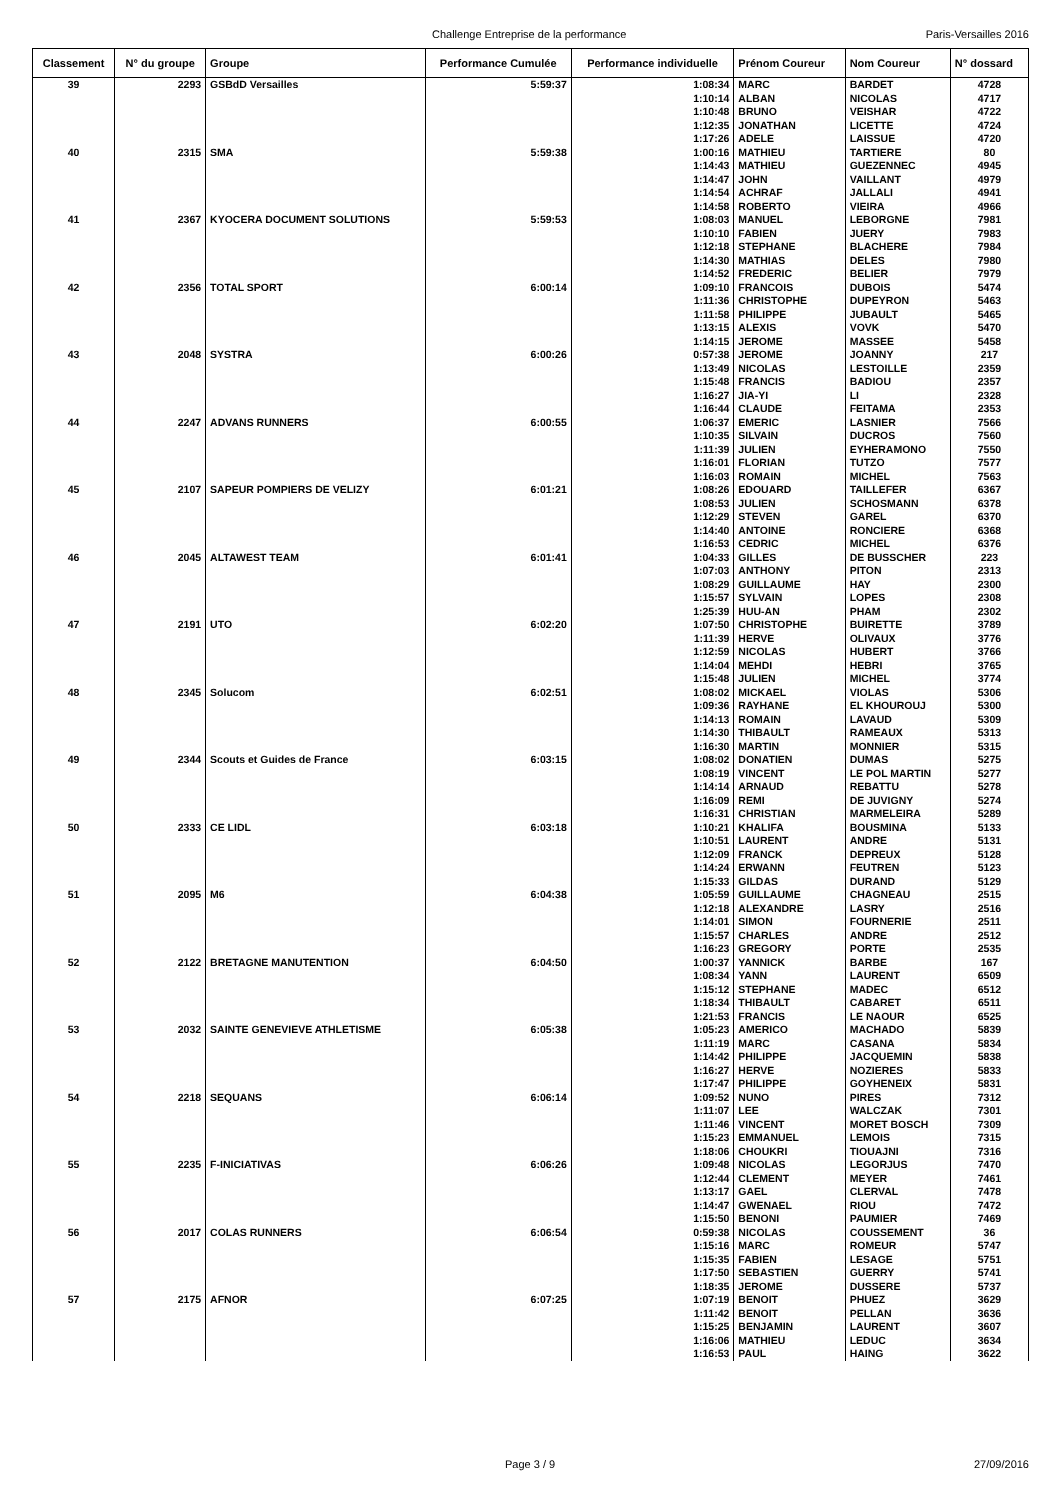Challenge Entreprise de la performance Paris-Versailles 2016
| Classement | N° du groupe | Groupe | Performance Cumulée | Performance individuelle | Prénom Coureur | Nom Coureur | N° dossard |
| --- | --- | --- | --- | --- | --- | --- | --- |
| 39 | 2293 | GSBdD Versailles | 5:59:37 | 1:08:34 | MARC | BARDET | 4728 |
| | | | | 1:10:14 | ALBAN | NICOLAS | 4717 |
| | | | | 1:10:48 | BRUNO | VEISHAR | 4722 |
| | | | | 1:12:35 | JONATHAN | LICETTE | 4724 |
| | | | | 1:17:26 | ADELE | LAISSUE | 4720 |
| 40 | 2315 | SMA | 5:59:38 | 1:00:16 | MATHIEU | TARTIERE | 80 |
| | | | | 1:14:43 | MATHIEU | GUEZENNEC | 4945 |
| | | | | 1:14:47 | JOHN | VAILLANT | 4979 |
| | | | | 1:14:54 | ACHRAF | JALLALI | 4941 |
| | | | | 1:14:58 | ROBERTO | VIEIRA | 4966 |
| 41 | 2367 | KYOCERA DOCUMENT SOLUTIONS | 5:59:53 | 1:08:03 | MANUEL | LEBORGNE | 7981 |
| | | | | 1:10:10 | FABIEN | JUERY | 7983 |
| | | | | 1:12:18 | STEPHANE | BLACHERE | 7984 |
| | | | | 1:14:30 | MATHIAS | DELES | 7980 |
| | | | | 1:14:52 | FREDERIC | BELIER | 7979 |
| 42 | 2356 | TOTAL SPORT | 6:00:14 | 1:09:10 | FRANCOIS | DUBOIS | 5474 |
| | | | | 1:11:36 | CHRISTOPHE | DUPEYRON | 5463 |
| | | | | 1:11:58 | PHILIPPE | JUBAULT | 5465 |
| | | | | 1:13:15 | ALEXIS | VOVK | 5470 |
| | | | | 1:14:15 | JEROME | MASSEE | 5458 |
| 43 | 2048 | SYSTRA | 6:00:26 | 0:57:38 | JEROME | JOANNY | 217 |
| | | | | 1:13:49 | NICOLAS | LESTOILLE | 2359 |
| | | | | 1:15:48 | FRANCIS | BADIOU | 2357 |
| | | | | 1:16:27 | JIA-YI | LI | 2328 |
| | | | | 1:16:44 | CLAUDE | FEITAMA | 2353 |
| 44 | 2247 | ADVANS RUNNERS | 6:00:55 | 1:06:37 | EMERIC | LASNIER | 7566 |
| | | | | 1:10:35 | SILVAIN | DUCROS | 7560 |
| | | | | 1:11:39 | JULIEN | EYHERAMONO | 7550 |
| | | | | 1:16:01 | FLORIAN | TUTZO | 7577 |
| | | | | 1:16:03 | ROMAIN | MICHEL | 7563 |
| 45 | 2107 | SAPEUR POMPIERS DE VELIZY | 6:01:21 | 1:08:26 | EDOUARD | TAILLEFER | 6367 |
| | | | | 1:08:53 | JULIEN | SCHOSMANN | 6378 |
| | | | | 1:12:29 | STEVEN | GAREL | 6370 |
| | | | | 1:14:40 | ANTOINE | RONCIERE | 6368 |
| | | | | 1:16:53 | CEDRIC | MICHEL | 6376 |
| 46 | 2045 | ALTAWEST TEAM | 6:01:41 | 1:04:33 | GILLES | DE BUSSCHER | 223 |
| | | | | 1:07:03 | ANTHONY | PITON | 2313 |
| | | | | 1:08:29 | GUILLAUME | HAY | 2300 |
| | | | | 1:15:57 | SYLVAIN | LOPES | 2308 |
| | | | | 1:25:39 | HUU-AN | PHAM | 2302 |
| 47 | 2191 | UTO | 6:02:20 | 1:07:50 | CHRISTOPHE | BUIRETTE | 3789 |
| | | | | 1:11:39 | HERVE | OLIVAUX | 3776 |
| | | | | 1:12:59 | NICOLAS | HUBERT | 3766 |
| | | | | 1:14:04 | MEHDI | HEBRI | 3765 |
| | | | | 1:15:48 | JULIEN | MICHEL | 3774 |
| 48 | 2345 | Solucom | 6:02:51 | 1:08:02 | MICKAEL | VIOLAS | 5306 |
| | | | | 1:09:36 | RAYHANE | EL KHOUROUJ | 5300 |
| | | | | 1:14:13 | ROMAIN | LAVAUD | 5309 |
| | | | | 1:14:30 | THIBAULT | RAMEAUX | 5313 |
| | | | | 1:16:30 | MARTIN | MONNIER | 5315 |
| 49 | 2344 | Scouts et Guides de France | 6:03:15 | 1:08:02 | DONATIEN | DUMAS | 5275 |
| | | | | 1:08:19 | VINCENT | LE POL MARTIN | 5277 |
| | | | | 1:14:14 | ARNAUD | REBATTU | 5278 |
| | | | | 1:16:09 | REMI | DE JUVIGNY | 5274 |
| | | | | 1:16:31 | CHRISTIAN | MARMELEIRA | 5289 |
| 50 | 2333 | CE LIDL | 6:03:18 | 1:10:21 | KHALIFA | BOUSMINA | 5133 |
| | | | | 1:10:51 | LAURENT | ANDRE | 5131 |
| | | | | 1:12:09 | FRANCK | DEPREUX | 5128 |
| | | | | 1:14:24 | ERWANN | FEUTREN | 5123 |
| | | | | 1:15:33 | GILDAS | DURAND | 5129 |
| 51 | 2095 | M6 | 6:04:38 | 1:05:59 | GUILLAUME | CHAGNEAU | 2515 |
| | | | | 1:12:18 | ALEXANDRE | LASRY | 2516 |
| | | | | 1:14:01 | SIMON | FOURNERIE | 2511 |
| | | | | 1:15:57 | CHARLES | ANDRE | 2512 |
| | | | | 1:16:23 | GREGORY | PORTE | 2535 |
| 52 | 2122 | BRETAGNE MANUTENTION | 6:04:50 | 1:00:37 | YANNICK | BARBE | 167 |
| | | | | 1:08:34 | YANN | LAURENT | 6509 |
| | | | | 1:15:12 | STEPHANE | MADEC | 6512 |
| | | | | 1:18:34 | THIBAULT | CABARET | 6511 |
| | | | | 1:21:53 | FRANCIS | LE NAOUR | 6525 |
| 53 | 2032 | SAINTE GENEVIEVE ATHLETISME | 6:05:38 | 1:05:23 | AMERICO | MACHADO | 5839 |
| | | | | 1:11:19 | MARC | CASANA | 5834 |
| | | | | 1:14:42 | PHILIPPE | JACQUEMIN | 5838 |
| | | | | 1:16:27 | HERVE | NOZIERES | 5833 |
| | | | | 1:17:47 | PHILIPPE | GOYHENEIX | 5831 |
| 54 | 2218 | SEQUANS | 6:06:14 | 1:09:52 | NUNO | PIRES | 7312 |
| | | | | 1:11:07 | LEE | WALCZAK | 7301 |
| | | | | 1:11:46 | VINCENT | MORET BOSCH | 7309 |
| | | | | 1:15:23 | EMMANUEL | LEMOIS | 7315 |
| | | | | 1:18:06 | CHOUKRI | TIOUAJNI | 7316 |
| 55 | 2235 | F-INICIATIVAS | 6:06:26 | 1:09:48 | NICOLAS | LEGORJUS | 7470 |
| | | | | 1:12:44 | CLEMENT | MEYER | 7461 |
| | | | | 1:13:17 | GAEL | CLERVAL | 7478 |
| | | | | 1:14:47 | GWENAEL | RIOU | 7472 |
| | | | | 1:15:50 | BENONI | PAUMIER | 7469 |
| 56 | 2017 | COLAS RUNNERS | 6:06:54 | 0:59:38 | NICOLAS | COUSSEMENT | 36 |
| | | | | 1:15:16 | MARC | ROMEUR | 5747 |
| | | | | 1:15:35 | FABIEN | LESAGE | 5751 |
| | | | | 1:17:50 | SEBASTIEN | GUERRY | 5741 |
| | | | | 1:18:35 | JEROME | DUSSERE | 5737 |
| 57 | 2175 | AFNOR | 6:07:25 | 1:07:19 | BENOIT | PHUEZ | 3629 |
| | | | | 1:11:42 | BENOIT | PELLAN | 3636 |
| | | | | 1:15:25 | BENJAMIN | LAURENT | 3607 |
| | | | | 1:16:06 | MATHIEU | LEDUC | 3634 |
| | | | | 1:16:53 | PAUL | HAING | 3622 |
Page 3 / 9 27/09/2016